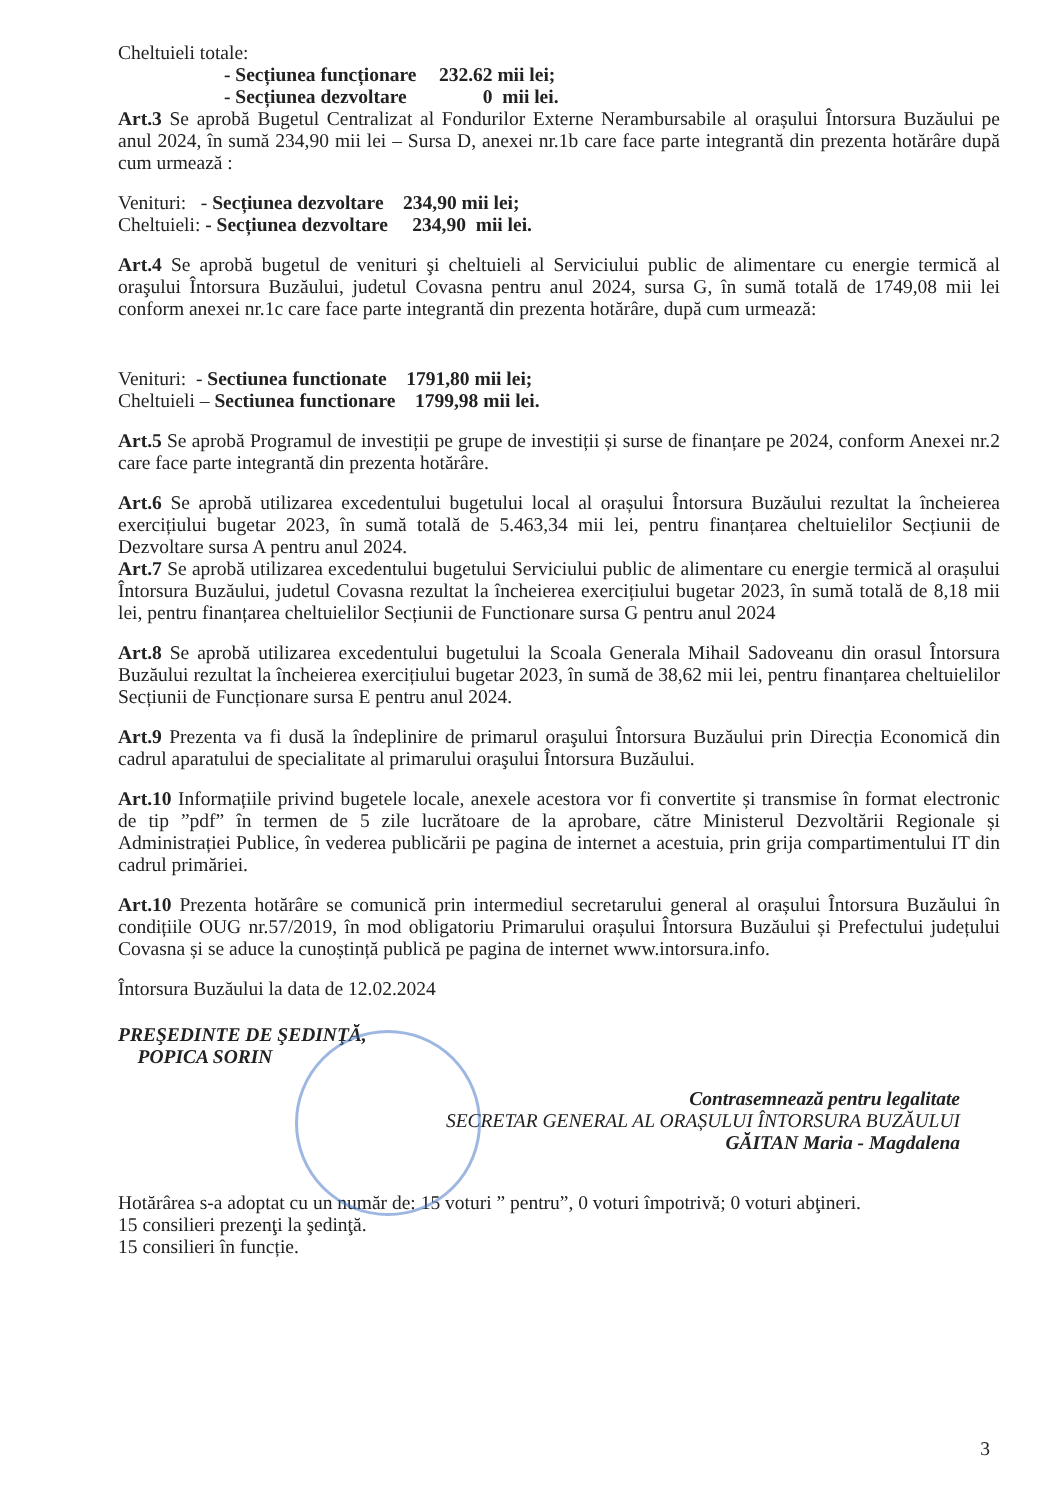Cheltuieli totale:
- Secțiunea funcționare 232.62 mii lei;
- Secțiunea dezvoltare 0 mii lei.
Art.3 Se aprobă Bugetul Centralizat al Fondurilor Externe Nerambursabile al orașului Întorsura Buzăului pe anul 2024, în sumă 234,90 mii lei – Sursa D, anexei nr.1b care face parte integrantă din prezenta hotărâre după cum urmează :
Venituri: - Secțiunea dezvoltare 234,90 mii lei;
Cheltuieli: - Secțiunea dezvoltare 234,90 mii lei.
Art.4 Se aprobă bugetul de venituri şi cheltuieli al Serviciului public de alimentare cu energie termică al oraşului Întorsura Buzăului, judetul Covasna pentru anul 2024, sursa G, în sumă totală de 1749,08 mii lei conform anexei nr.1c care face parte integrantă din prezenta hotărâre, după cum urmează:
Venituri: - Sectiunea functionate 1791,80 mii lei;
Cheltuieli – Sectiunea functionare 1799,98 mii lei.
Art.5 Se aprobă Programul de investiții pe grupe de investiții și surse de finanțare pe 2024, conform Anexei nr.2 care face parte integrantă din prezenta hotărâre.
Art.6 Se aprobă utilizarea excedentului bugetului local al orașului Întorsura Buzăului rezultat la încheierea exercițiului bugetar 2023, în sumă totală de 5.463,34 mii lei, pentru finanțarea cheltuielilor Secțiunii de Dezvoltare sursa A pentru anul 2024.
Art.7 Se aprobă utilizarea excedentului bugetului Serviciului public de alimentare cu energie termică al orașului Întorsura Buzăului, judetul Covasna rezultat la încheierea exercițiului bugetar 2023, în sumă totală de 8,18 mii lei, pentru finanțarea cheltuielilor Secțiunii de Functionare sursa G pentru anul 2024
Art.8 Se aprobă utilizarea excedentului bugetului la Scoala Generala Mihail Sadoveanu din orasul Întorsura Buzăului rezultat la încheierea exercițiului bugetar 2023, în sumă de 38,62 mii lei, pentru finanțarea cheltuielilor Secțiunii de Funcționare sursa E pentru anul 2024.
Art.9 Prezenta va fi dusă la îndeplinire de primarul oraşului Întorsura Buzăului prin Direcția Economică din cadrul aparatului de specialitate al primarului oraşului Întorsura Buzăului.
Art.10 Informațiile privind bugetele locale, anexele acestora vor fi convertite și transmise în format electronic de tip ”pdf” în termen de 5 zile lucrătoare de la aprobare, către Ministerul Dezvoltării Regionale și Administrației Publice, în vederea publicării pe pagina de internet a acestuia, prin grija compartimentului IT din cadrul primăriei.
Art.10 Prezenta hotărâre se comunică prin intermediul secretarului general al orașului Întorsura Buzăului în condițiile OUG nr.57/2019, în mod obligatoriu Primarului orașului Întorsura Buzăului și Prefectului județului Covasna și se aduce la cunoștință publică pe pagina de internet www.intorsura.info.
Întorsura Buzăului la data de 12.02.2024
PREŞEDINTE DE ŞEDINŢĂ,
POPICA SORIN
Contrasemnează pentru legalitate
SECRETAR GENERAL AL ORAȘULUI ÎNTORSURA BUZĂULUI
GĂITAN Maria - Magdalena
Hotărârea s-a adoptat cu un număr de: 15 voturi ” pentru”, 0 voturi împotrivă; 0 voturi abţineri.
15 consilieri prezenţi la şedinţă.
15 consilieri în funcție.
3